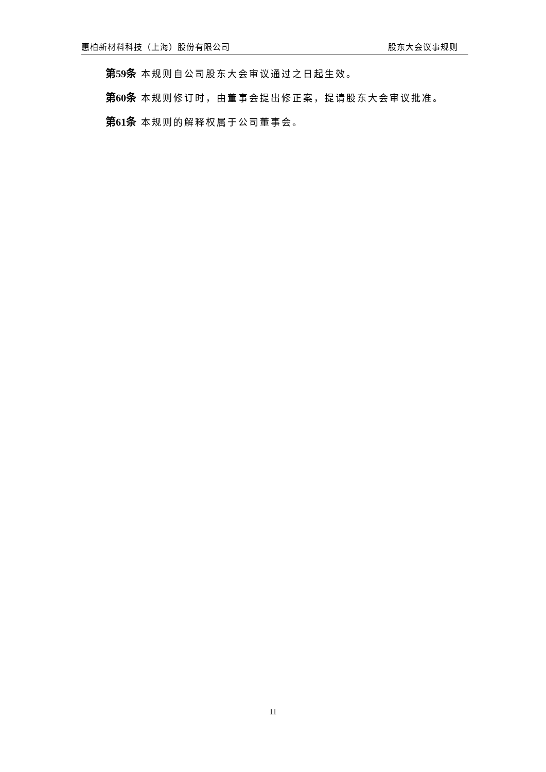惠柏新材料科技（上海）股份有限公司 股东大会议事规则
第59条 本规则自公司股东大会审议通过之日起生效。
第60条 本规则修订时，由董事会提出修正案，提请股东大会审议批准。
第61条 本规则的解释权属于公司董事会。
11